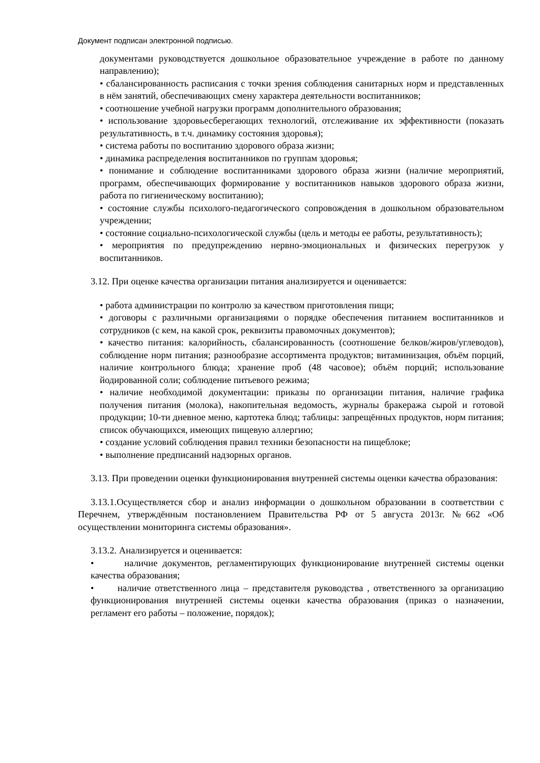Документ подписан электронной подписью.
документами руководствуется дошкольное образовательное учреждение в работе по данному направлению);
• сбалансированность расписания с точки зрения соблюдения санитарных норм и представленных в нём занятий, обеспечивающих смену характера деятельности воспитанников;
• соотношение учебной нагрузки программ дополнительного образования;
• использование здоровьесберегающих технологий, отслеживание их эффективности (показать результативность, в т.ч. динамику состояния здоровья);
• система работы по воспитанию здорового образа жизни;
• динамика распределения воспитанников по группам здоровья;
• понимание и соблюдение воспитанниками здорового образа жизни (наличие мероприятий, программ, обеспечивающих формирование у воспитанников навыков здорового образа жизни, работа по гигиеническому воспитанию);
• состояние службы психолого-педагогического сопровождения в дошкольном образовательном учреждении;
• состояние социально-психологической службы (цель и методы ее работы, результативность);
• мероприятия по предупреждению нервно-эмоциональных и физических перегрузок у воспитанников.
3.12. При оценке качества организации питания анализируется и оценивается:
• работа администрации по контролю за качеством приготовления пищи;
• договоры с различными организациями о порядке обеспечения питанием воспитанников и сотрудников (с кем, на какой срок, реквизиты правомочных документов);
• качество питания: калорийность, сбалансированность (соотношение белков/жиров/углеводов), соблюдение норм питания; разнообразие ассортимента продуктов; витаминизация, объём порций, наличие контрольного блюда; хранение проб (48 часовое); объём порций; использование йодированной соли; соблюдение питьевого режима;
• наличие необходимой документации: приказы по организации питания, наличие графика получения питания (молока), накопительная ведомость, журналы бракеража сырой и готовой продукции; 10-ти дневное меню, картотека блюд; таблицы: запрещённых продуктов, норм питания; список обучающихся, имеющих пищевую аллергию;
• создание условий соблюдения правил техники безопасности на пищеблоке;
• выполнение предписаний надзорных органов.
3.13. При проведении оценки функционирования внутренней системы оценки качества образования:
3.13.1.Осуществляется сбор и анализ информации о дошкольном образовании в соответствии с Перечнем, утверждённым постановлением Правительства РФ от 5 августа 2013г. №662 «Об осуществлении мониторинга системы образования».
3.13.2. Анализируется и оценивается:
• наличие документов, регламентирующих функционирование внутренней системы оценки качества образования;
• наличие ответственного лица – представителя руководства , ответственного за организацию функционирования внутренней системы оценки качества образования (приказ о назначении, регламент его работы – положение, порядок);